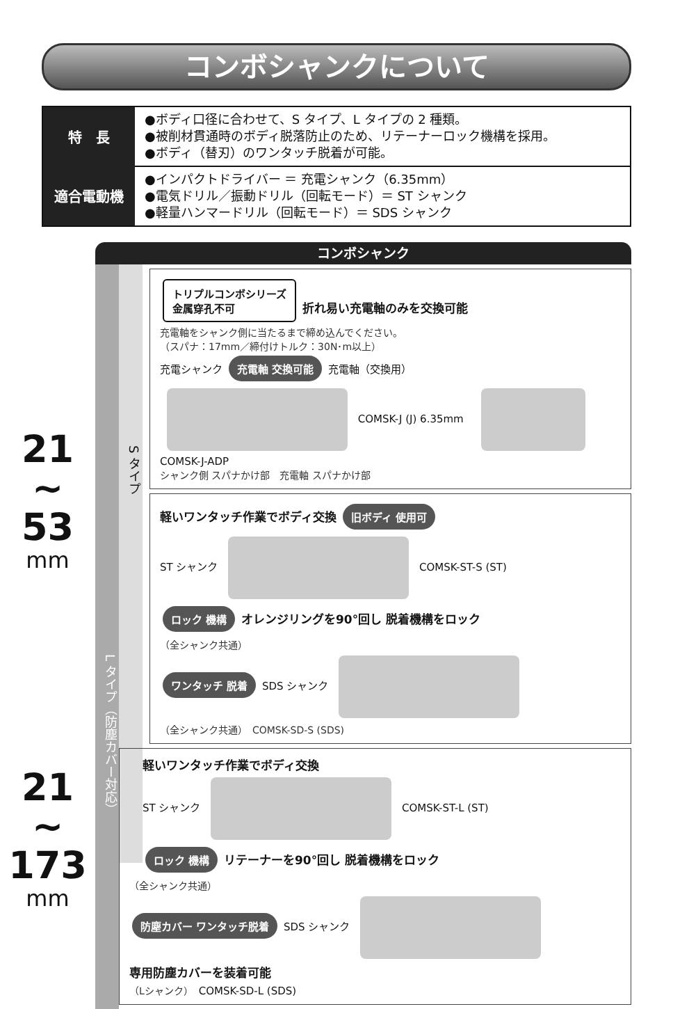コンボシャンクについて
| 特 長 | ●ボディ口径に合わせて、S タイプ、L タイプの 2 種類。 ●被削材貫通時のボディ脱落防止のため、リテーナーロック機構を採用。 ●ボディ（替刃）のワンタッチ脱着が可能。 |
| 適合電動機 | ●インパクトドライバー ＝ 充電シャンク（6.35mm） ●電気ドリル／振動ドリル（回転モード）＝ ST シャンク ●軽量ハンマードリル（回転モード）＝ SDS シャンク |
21
~
53
mm
21
~
173
mm
コンボシャンク
L タイプ（防塵カバー対応）
S タイプ
トリプルコンボシリーズ
金属穿孔不可 折れ易い充電軸のみを交換可能
充電軸をシャンク側に当たるまで締め込んでください。
（スパナ：17mm／締付けトルク：30N･m以上）
充電シャンク 充電軸 交換可能 充電軸（交換用）
COMSK-J (J) 6.35mm　 COMSK-J-ADP
シャンク側 スパナかけ部　充電軸 スパナかけ部
軽いワンタッチ作業でボディ交換 旧ボディ 使用可
ST シャンク COMSK-ST-S (ST)
ロック 機構 オレンジリングを90°回し 脱着機構をロック
（全シャンク共通）
ワンタッチ 脱着 SDS シャンク
（全シャンク共通）　COMSK-SD-S (SDS)
軽いワンタッチ作業でボディ交換
ST シャンク COMSK-ST-L (ST)
ロック 機構 リテーナーを90°回し 脱着機構をロック
（全シャンク共通）
防塵カバー ワンタッチ脱着 SDS シャンク
専用防塵カバーを装着可能
（Lシャンク）　COMSK-SD-L (SDS)